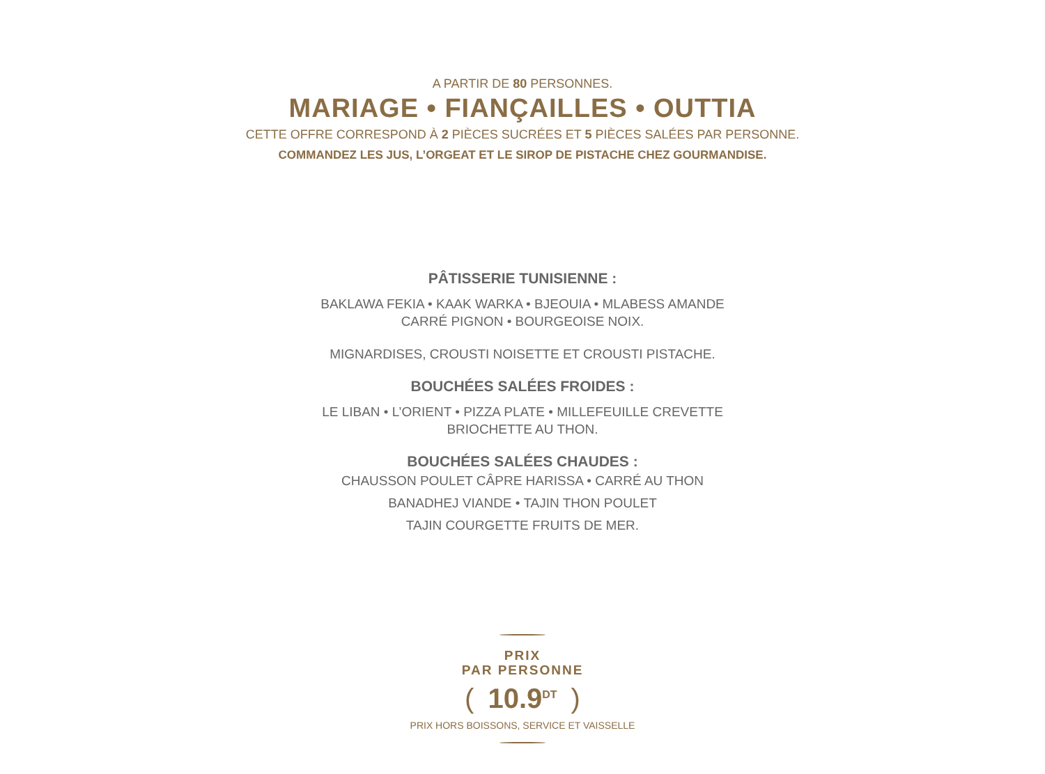A PARTIR DE 80 PERSONNES.
MARIAGE • FIANÇAILLES • OUTTIA
CETTE OFFRE CORRESPOND À 2 PIÈCES SUCRÉES ET 5 PIÈCES SALÉES PAR PERSONNE.
COMMANDEZ LES JUS, L’ORGEAT ET LE SIROP DE PISTACHE CHEZ GOURMANDISE.
PÂTISSERIE TUNISIENNE :
BAKLAWA FEKIA • KAAK WARKA • BJEOUIA • MLABESS AMANDE
CARRÉ PIGNON • BOURGEOISE NOIX.
MIGNARDISES, CROUSTI NOISETTE ET CROUSTI PISTACHE.
BOUCHÉES SALÉES FROIDES :
LE LIBAN • L’ORIENT • PIZZA PLATE • MILLEFEUILLE CREVETTE
BRIOCHETTE AU THON.
BOUCHÉES SALÉES CHAUDES :
CHAUSSON POULET CÂPRE HARISSA • CARRÉ AU THON
BANADHEJ VIANDE • TAJIN THON POULET
TAJIN COURGETTE FRUITS DE MER.
PRIX
PAR PERSONNE
(10.9<sup>DT</sup>)
PRIX HORS BOISSONS, SERVICE ET VAISSELLE